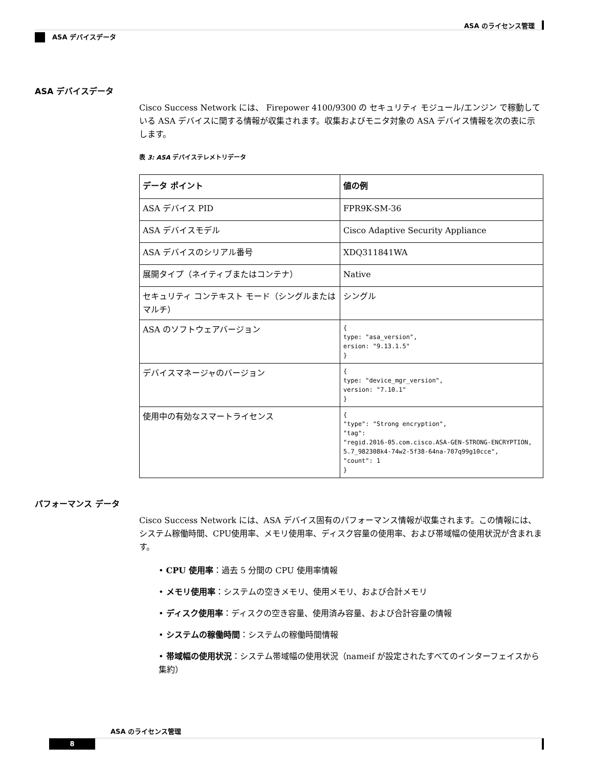ASA のライセンス管理
ASA デバイスデータ
ASA デバイスデータ
Cisco Success Network には、 Firepower 4100/9300 の セキュリティ モジュール/エンジン で稼動している ASA デバイスに関する情報が収集されます。収集およびモニタ対象の ASA デバイス情報を次の表に示します。
表 3: ASA デバイステレメトリデータ
| データ ポイント | 値の例 |
| --- | --- |
| ASA デバイス PID | FPR9K-SM-36 |
| ASA デバイスモデル | Cisco Adaptive Security Appliance |
| ASA デバイスのシリアル番号 | XDQ311841WA |
| 展開タイプ（ネイティブまたはコンテナ） | Native |
| セキュリティ コンテキスト モード（シングルまたはマルチ） | シングル |
| ASA のソフトウェアバージョン | { type: "asa_version", ersion: "9.13.1.5" } |
| デバイスマネージャのバージョン | { type: "device_mgr_version", version: "7.10.1" } |
| 使用中の有効なスマートライセンス | { "type": "Strong encryption", "tag": "regid.2016-05.com.cisco.ASA-GEN-STRONG-ENCRYPTION, 5.7_982308k4-74w2-5f38-64na-707q99g10cce", "count": 1 } |
パフォーマンス データ
Cisco Success Network には、ASA デバイス固有のパフォーマンス情報が収集されます。この情報には、システム稼働時間、CPU使用率、メモリ使用率、ディスク容量の使用率、および帯域幅の使用状況が含まれます。
• CPU 使用率：過去 5 分間の CPU 使用率情報
• メモリ使用率：システムの空きメモリ、使用メモリ、および合計メモリ
• ディスク使用率：ディスクの空き容量、使用済み容量、および合計容量の情報
• システムの稼働時間：システムの稼働時間情報
• 帯域幅の使用状況：システム帯域幅の使用状況（nameif が設定されたすべてのインターフェイスから集約）
ASA のライセンス管理
8